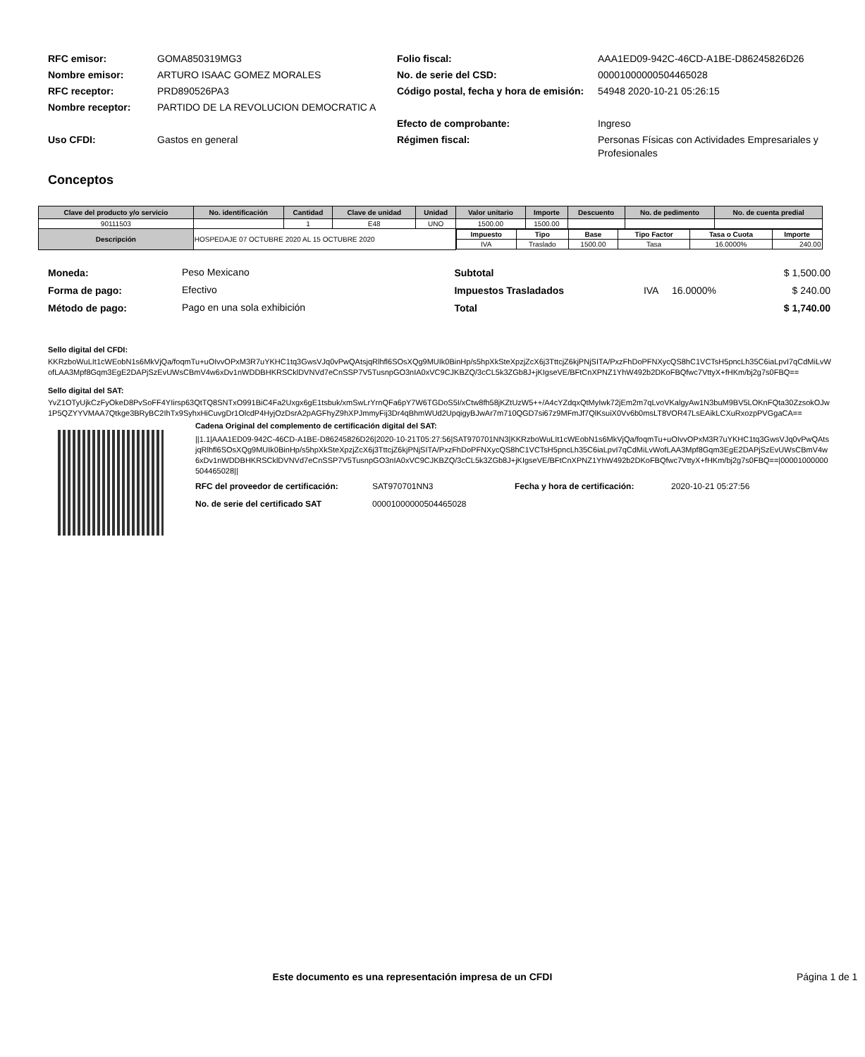| RFC emisor: | GOMA850319MG3 | Folio fiscal: | AAA1ED09-942C-46CD-A1BE-D86245826D26 |
| Nombre emisor: | ARTURO ISAAC GOMEZ MORALES | No. de serie del CSD: | 00001000000504465028 |
| RFC receptor: | PRD890526PA3 | Código postal, fecha y hora de emisión: | 54948 2020-10-21 05:26:15 |
| Nombre receptor: | PARTIDO DE LA REVOLUCION DEMOCRATIC A | | |
| | | Efecto de comprobante: | Ingreso |
| Uso CFDI: | Gastos en general | Régimen fiscal: | Personas Físicas con Actividades Empresariales y Profesionales |
Conceptos
| Clave del producto y/o servicio | No. identificación | Cantidad | Clave de unidad | Unidad | Valor unitario | Importe | Descuento | No. de pedimento | No. de cuenta predial |
| --- | --- | --- | --- | --- | --- | --- | --- | --- | --- |
| 90111503 | | 1 | E48 | UNO | 1500.00 | 1500.00 | | | |
| Descripción | HOSPEDAJE 07 OCTUBRE 2020 AL 15 OCTUBRE 2020 | | | | / Impuesto / Tipo / Base / Tipo Factor / Tasa o Cuota / Importe / / IVA / Traslado / 1500.00 / Tasa / 16.0000% / 240.00 / | | | | |
| Moneda: | Peso Mexicano |
| Forma de pago: | Efectivo |
| Método de pago: | Pago en una sola exhibición |
| Subtotal | | | $ 1,500.00 |
| Impuestos Trasladados | IVA | 16.0000% | $ 240.00 |
| Total | | | $ 1,740.00 |
Sello digital del CFDI:
KKRzboWuLIt1cWEobN1s6MkVjQa/foqmTu+uOIvvOPxM3R7uYKHC1tq3GwsVJq0vPwQAtsjqRlhfl6SOsXQg9MUIk0BinHp/s5hpXkSteXpzjZcX6j3TttcjZ6kjPNjSITA/PxzFhDoPFNXycQS8hC1VCTsH5pncLh35C6iaLpvI7qCdMiLvWofLAA3Mpf8Gqm3EgE2DAPjSzEvUWsCBmV4w6xDv1nWDDBHKRSCklDVNVd7eCnSSP7V5TusnpGO3nIA0xVC9CJKBZQ/3cCL5k3ZGb8J+jKIgseVE/BFtCnXPNZ1YhW492b2DKoFBQfwc7VttyX+fHKm/bj2g7s0FBQ==
Sello digital del SAT:
YvZ1OTyUjkCzFyOkeD8PvSoFF4YIirsp63QtTQ8SNTxO991BiC4Fa2Uxgx6gE1tsbuk/xmSwLrYrnQFa6pY7W6TGDoS5I/xCtw8fh58jKZtUzW5++/A4cYZdqxQtMyIwk72jEm2m7qLvoVKalgyAw1N3buM9BV5LOKnFQta30ZzsokOJw1P5QZYYVMAA7Qtkge3BRyBC2IhTx9SyhxHiCuvgDr1OlcdP4HyjOzDsrA2pAGFhyZ9hXPJmmyFij3Dr4qBhmWUd2UpqigyBJwAr7m710QGD7si67z9MFmJf7QlKsuiX0Vv6b0msLT8VOR47LsEAikLCXuRxozpPVGgaCA==
Cadena Original del complemento de certificación digital del SAT:
||1.1|AAA1ED09-942C-46CD-A1BE-D86245826D26|2020-10-21T05:27:56|SAT970701NN3|KKRzboWuLIt1cWEobN1s6MkVjQa/foqmTu+uOIvvOPxM3R7uYKHC1tq3GwsVJq0vPwQAtsjqRlhfl6SOsXQg9MUIk0BinHp/s5hpXkSteXpzjZcX6j3TttcjZ6kjPNjSITA/PxzFhDoPFNXycQS8hC1VCTsH5pncLh35C6iaLpvI7qCdMiLvWofLAA3Mpf8Gqm3EgE2DAPjSzEvUWsCBmV4w6xDv1nWDDBHKRSCklDVNVd7eCnSSP7V5TusnpGO3nIA0xVC9CJKBZQ/3cCL5k3ZGb8J+jKIgseVE/BFtCnXPNZ1YhW492b2DKoFBQfwc7VttyX+fHKm/bj2g7s0FBQ==|00001000000504465028||
| RFC del proveedor de certificación: | SAT970701NN3 | Fecha y hora de certificación: | 2020-10-21 05:27:56 |
| No. de serie del certificado SAT | 00001000000504465028 | | |
Este documento es una representación impresa de un CFDI Página 1 de 1